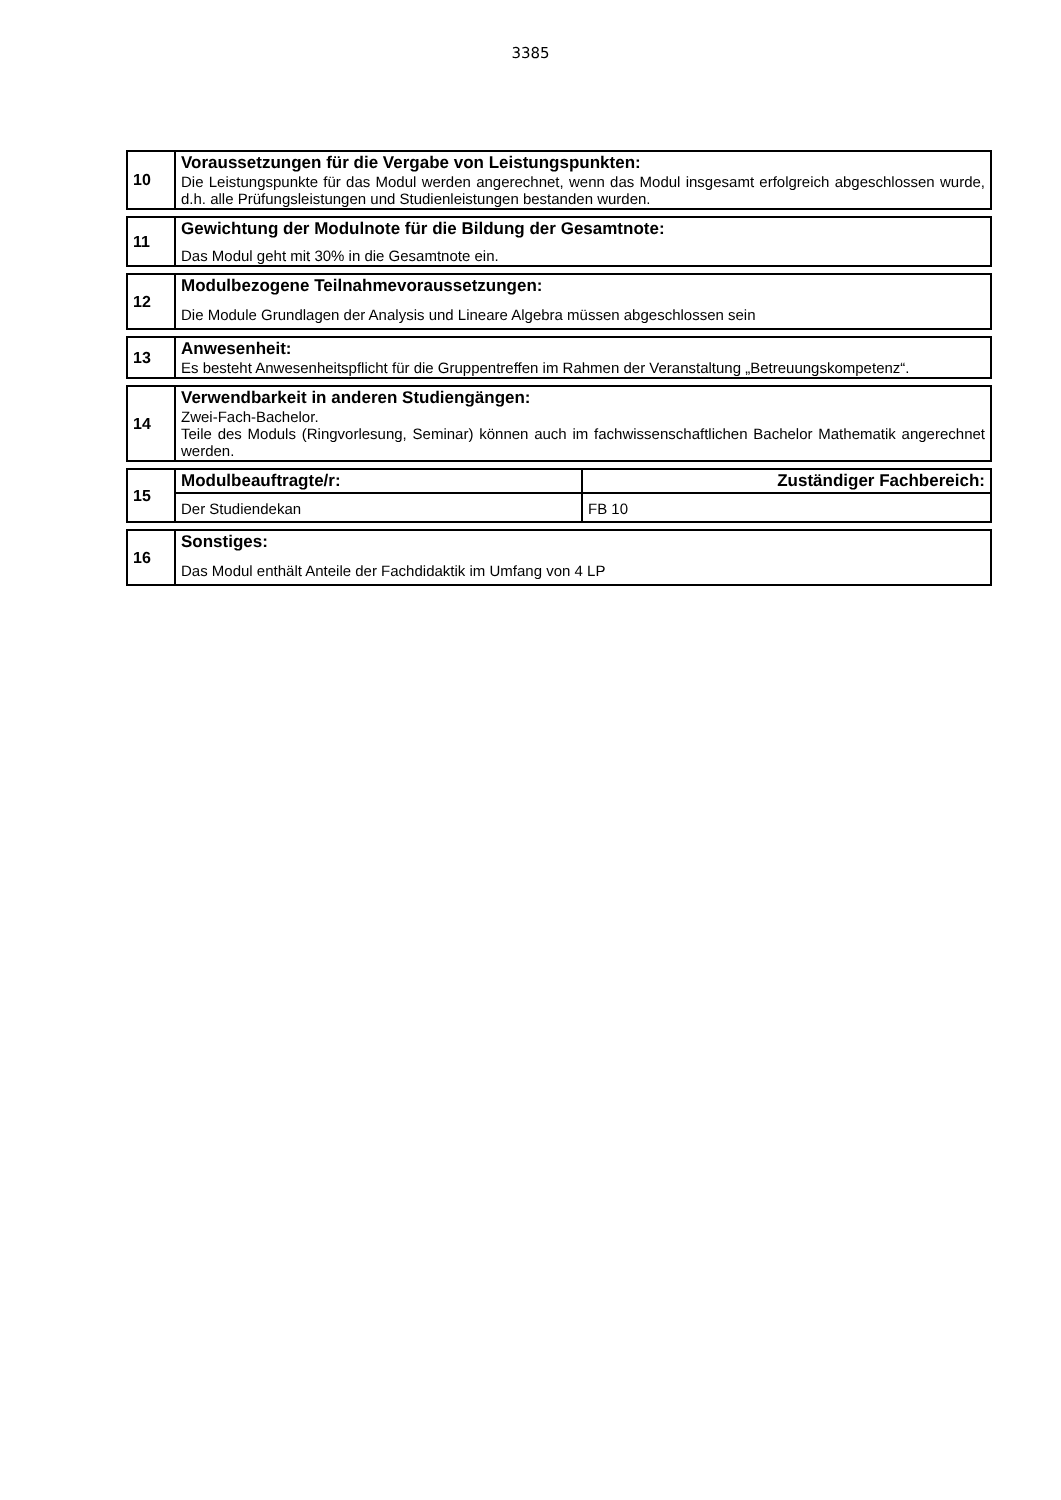3385
| 10 | Voraussetzungen für die Vergabe von Leistungspunkten: Die Leistungspunkte für das Modul werden angerechnet, wenn das Modul insgesamt erfolgreich abgeschlossen wurde, d.h. alle Prüfungsleistungen und Studienleistungen bestanden wurden. |
| 11 | Gewichtung der Modulnote für die Bildung der Gesamtnote: Das Modul geht mit 30% in die Gesamtnote ein. |
| 12 | Modulbezogene Teilnahmevoraussetzungen: Die Module Grundlagen der Analysis und Lineare Algebra müssen abgeschlossen sein |
| 13 | Anwesenheit: Es besteht Anwesenheitspflicht für die Gruppentreffen im Rahmen der Veranstaltung „Betreuungskompetenz“. |
| 14 | Verwendbarkeit in anderen Studiengängen: Zwei-Fach-Bachelor. Teile des Moduls (Ringvorlesung, Seminar) können auch im fachwissenschaftlichen Bachelor Mathematik angerechnet werden. |
| 15 | Modulbeauftragte/r: | Zuständiger Fachbereich: |
| | Der Studiendekan | FB 10 |
| 16 | Sonstiges: Das Modul enthält Anteile der Fachdidaktik im Umfang von 4 LP |